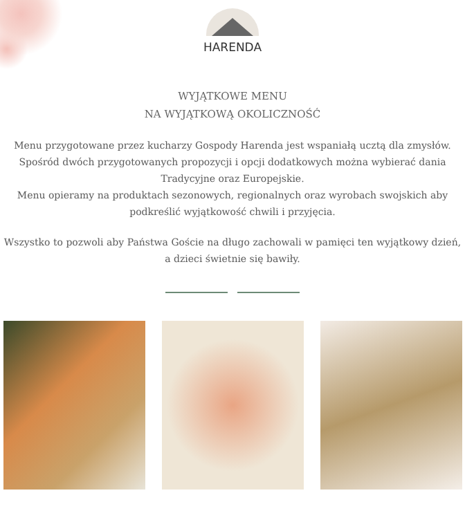HARENDA
WYJĄTKOWE MENU
NA WYJĄTKOWĄ OKOLICZNOŚĆ
Menu przygotowane przez kucharzy Gospody Harenda jest wspaniałą ucztą dla zmysłów.
Spośród dwóch przygotowanych propozycji i opcji dodatkowych można wybierać dania
Tradycyjne oraz Europejskie.
Menu opieramy na produktach sezonowych, regionalnych oraz wyrobach swojskich aby
podkreślić wyjątkowość chwili i przyjęcia.
Wszystko to pozwoli aby Państwa Goście na długo zachowali w pamięci ten wyjątkowy dzień,
a dzieci świetnie się bawiły.